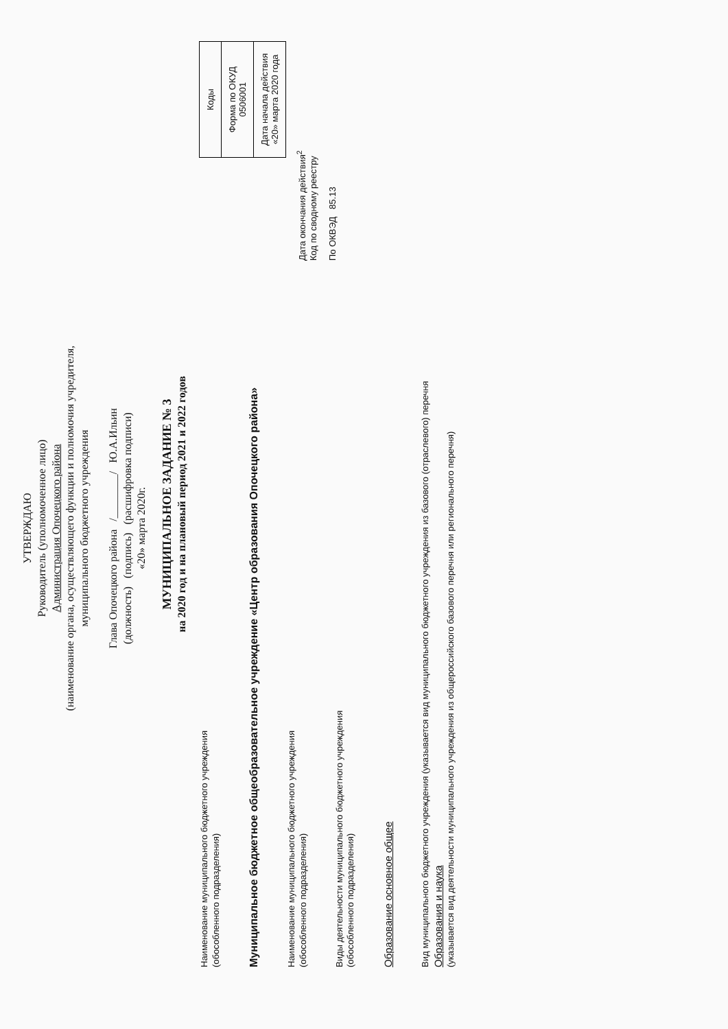УТВЕРЖДАЮ
Руководитель (уполномоченное лицо)
Администрация Опочецкого района
(наименование органа, осуществляющего функции и полномочия учредителя, муниципального бюджетного учреждения
Глава Опочецкого района /________/ Ю.А.Ильин
(должность) (подпись) (расшифровка подписи)
«20» марта 2020г.
МУНИЦИПАЛЬНОЕ ЗАДАНИЕ № 3
на 2020 год и на плановый период 2021 и 2022 годов
Наименование муниципального бюджетного учреждения
(обособленного подразделения)
Муниципальное бюджетное общеобразовательное учреждение «Центр образования Опочецкого района»
Наименование муниципального бюджетного учреждения
(обособленного подразделения)
Виды деятельности муниципального бюджетного учреждения
(обособленного подразделения)
Образование основное общее
Вид муниципального бюджетного учреждения (указывается вид муниципального бюджетного учреждения из базового (отраслевого) перечня
Образования и наука
(указывается вид деятельности муниципального учреждения из общероссийского базового перечня или регионального перечня)
| Коды |
| Форма по ОКУД 0506001 |
| Дата начала действия «20» марта 2020 года |
Дата окончания действия<sup>2</sup>
Код по сводному реестру
По ОКВЭД 85.13